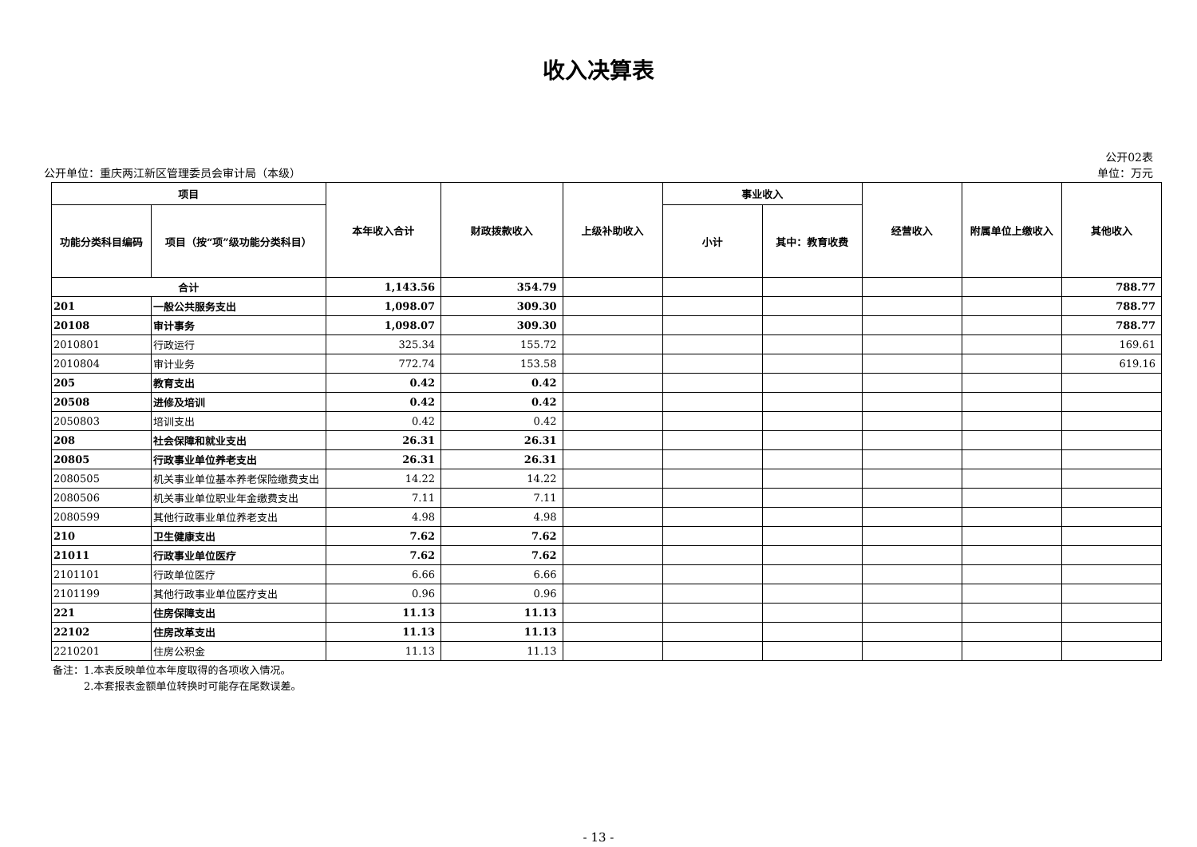收入决算表
公开02表
公开单位：重庆两江新区管理委员会审计局（本级） 单位：万元
| 项目 | | 本年收入合计 | 财政拨款收入 | 上级补助收入 | 事业收入 | | 经营收入 | 附属单位上缴收入 | 其他收入 |
| --- | --- | --- | --- | --- | --- | --- | --- | --- | --- |
| 功能分类科目编码 | 项目（按“项”级功能分类科目） | | | | 小计 | 其中：教育收费 | | | |
| 合计 | | 1,143.56 | 354.79 | | | | | | 788.77 |
| 201 | 一般公共服务支出 | 1,098.07 | 309.30 | | | | | | 788.77 |
| 20108 | 审计事务 | 1,098.07 | 309.30 | | | | | | 788.77 |
| 2010801 | 行政运行 | 325.34 | 155.72 | | | | | | 169.61 |
| 2010804 | 审计业务 | 772.74 | 153.58 | | | | | | 619.16 |
| 205 | 教育支出 | 0.42 | 0.42 | | | | | | |
| 20508 | 进修及培训 | 0.42 | 0.42 | | | | | | |
| 2050803 | 培训支出 | 0.42 | 0.42 | | | | | | |
| 208 | 社会保障和就业支出 | 26.31 | 26.31 | | | | | | |
| 20805 | 行政事业单位养老支出 | 26.31 | 26.31 | | | | | | |
| 2080505 | 机关事业单位基本养老保险缴费支出 | 14.22 | 14.22 | | | | | | |
| 2080506 | 机关事业单位职业年金缴费支出 | 7.11 | 7.11 | | | | | | |
| 2080599 | 其他行政事业单位养老支出 | 4.98 | 4.98 | | | | | | |
| 210 | 卫生健康支出 | 7.62 | 7.62 | | | | | | |
| 21011 | 行政事业单位医疗 | 7.62 | 7.62 | | | | | | |
| 2101101 | 行政单位医疗 | 6.66 | 6.66 | | | | | | |
| 2101199 | 其他行政事业单位医疗支出 | 0.96 | 0.96 | | | | | | |
| 221 | 住房保障支出 | 11.13 | 11.13 | | | | | | |
| 22102 | 住房改革支出 | 11.13 | 11.13 | | | | | | |
| 2210201 | 住房公积金 | 11.13 | 11.13 | | | | | | |
备注：1.本表反映单位本年度取得的各项收入情况。
2.本套报表金额单位转换时可能存在尾数误差。
- 13 -